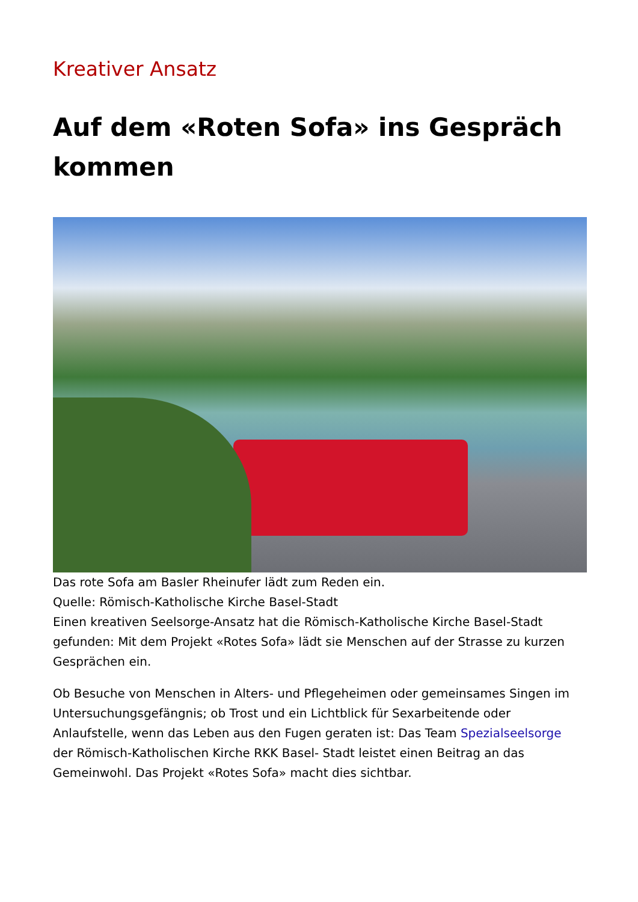Kreativer Ansatz
Auf dem «Roten Sofa» ins Gespräch kommen
Das rote Sofa am Basler Rheinufer lädt zum Reden ein.
Quelle: Römisch-Katholische Kirche Basel-Stadt
Einen kreativen Seelsorge-Ansatz hat die Römisch-Katholische Kirche Basel-Stadt gefunden: Mit dem Projekt «Rotes Sofa» lädt sie Menschen auf der Strasse zu kurzen Gesprächen ein.
Ob Besuche von Menschen in Alters- und Pflegeheimen oder gemeinsames Singen im Untersuchungsgefängnis; ob Trost und ein Lichtblick für Sexarbeitende oder Anlaufstelle, wenn das Leben aus den Fugen geraten ist: Das Team Spezialseelsorge der Römisch-Katholischen Kirche RKK Basel- Stadt leistet einen Beitrag an das Gemeinwohl. Das Projekt «Rotes Sofa» macht dies sichtbar.